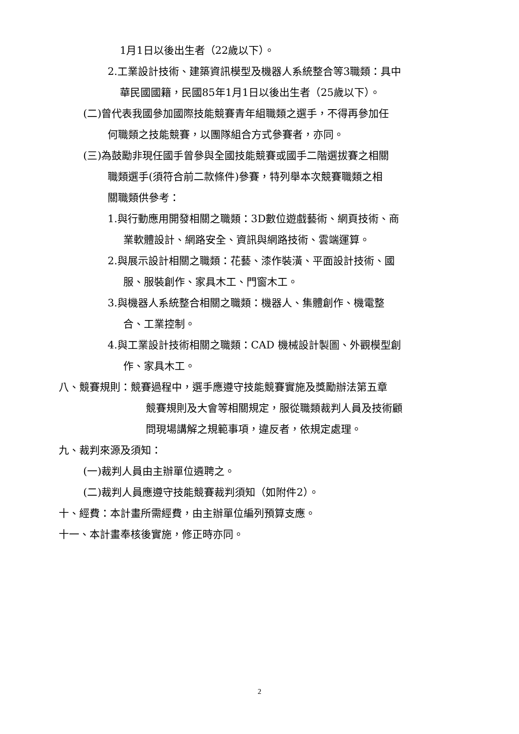1月1日以後出生者（22歲以下）。
2.工業設計技術、建築資訊模型及機器人系統整合等3職類：具中
華民國國籍，民國85年1月1日以後出生者（25歲以下）。
(二)曾代表我國參加國際技能競賽青年組職類之選手，不得再參加任
何職類之技能競賽，以團隊組合方式參賽者，亦同。
(三)為鼓勵非現任國手曾參與全國技能競賽或國手二階選拔賽之相關
職類選手(須符合前二款條件)參賽，特列舉本次競賽職類之相
關職類供參考：
1.與行動應用開發相關之職類：3D數位遊戲藝術、網頁技術、商
業軟體設計、網路安全、資訊與網路技術、雲端運算。
2.與展示設計相關之職類：花藝、漆作裝潢、平面設計技術、國
服、服裝創作、家具木工、門窗木工。
3.與機器人系統整合相關之職類：機器人、集體創作、機電整
合、工業控制。
4.與工業設計技術相關之職類：CAD 機械設計製圖、外觀模型創
作、家具木工。
八、競賽規則：競賽過程中，選手應遵守技能競賽實施及獎勵辦法第五章
競賽規則及大會等相關規定，服從職類裁判人員及技術顧
問現場講解之規範事項，違反者，依規定處理。
九、裁判來源及須知：
(一)裁判人員由主辦單位遴聘之。
(二)裁判人員應遵守技能競賽裁判須知（如附件2）。
十、經費：本計畫所需經費，由主辦單位編列預算支應。
十一、本計畫奉核後實施，修正時亦同。
2